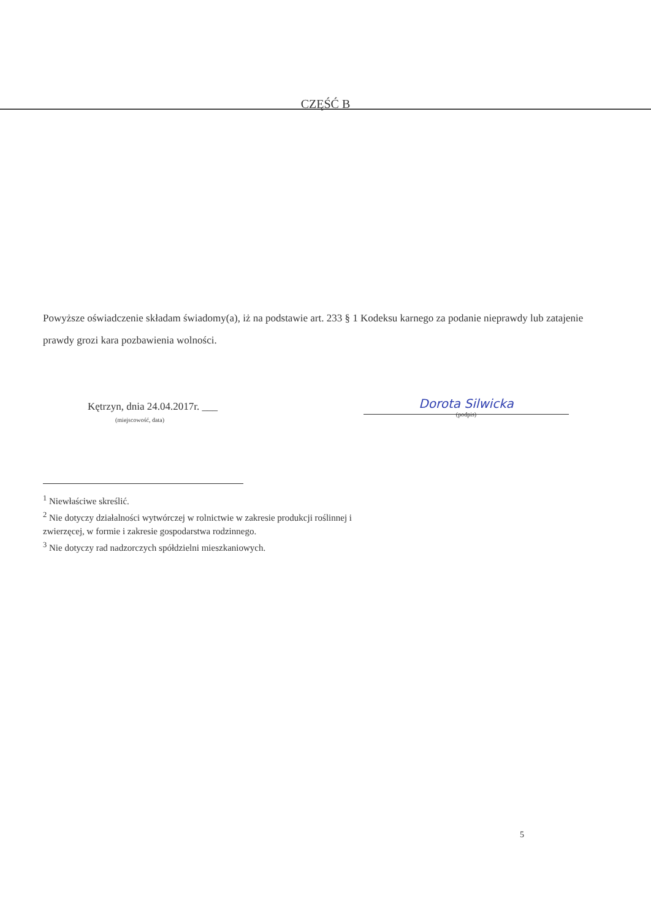CZĘŚĆ B
Powyższe oświadczenie składam świadomy(a), iż na podstawie art. 233 § 1 Kodeksu karnego za podanie nieprawdy lub zatajenie prawdy grozi kara pozbawienia wolności.
Kętrzyn, dnia 24.04.2017r. ___
(miejscowość, data)
Dorota Silwicka
(podpis)
<sup>1</sup> Niewłaściwe skreślić.
<sup>2</sup> Nie dotyczy działalności wytwórczej w rolnictwie w zakresie produkcji roślinnej i zwierzęcej, w formie i zakresie gospodarstwa rodzinnego.
<sup>3</sup> Nie dotyczy rad nadzorczych spółdzielni mieszkaniowych.
5